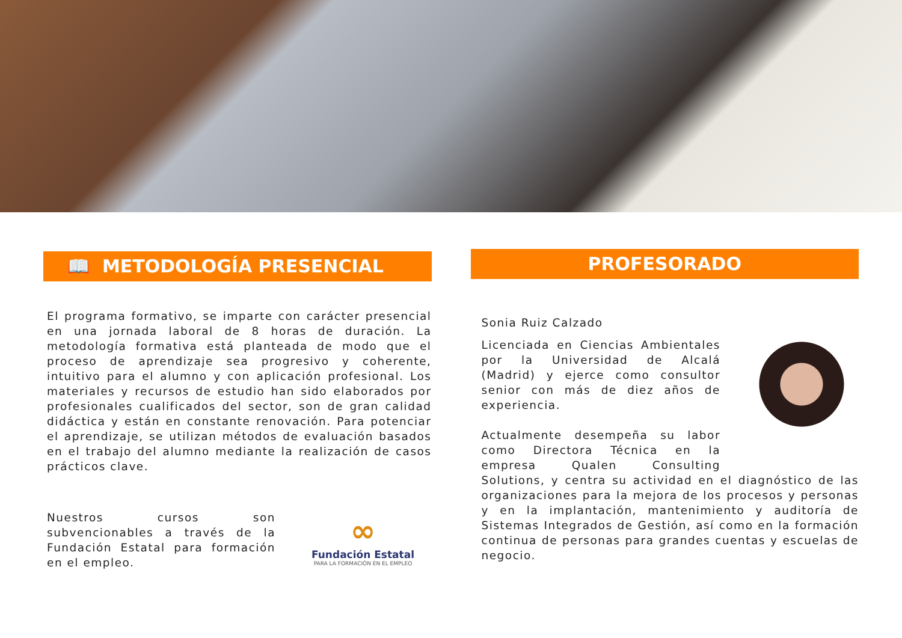📖 METODOLOGÍA PRESENCIAL
El programa formativo, se imparte con carácter presencial en una jornada laboral de 8 horas de duración. La metodología formativa está planteada de modo que el proceso de aprendizaje sea progresivo y coherente, intuitivo para el alumno y con aplicación profesional. Los materiales y recursos de estudio han sido elaborados por profesionales cualificados del sector, son de gran calidad didáctica y están en constante renovación. Para potenciar el aprendizaje, se utilizan métodos de evaluación basados en el trabajo del alumno mediante la realización de casos prácticos clave.
Nuestros cursos son subvencionables a través de la Fundación Estatal para formación en el empleo.
∞
Fundación Estatal
PARA LA FORMACIÓN EN EL EMPLEO
PROFESORADO
Sonia Ruiz Calzado
Licenciada en Ciencias Ambientales por la Universidad de Alcalá (Madrid) y ejerce como consultor senior con más de diez años de experiencia.
Actualmente desempeña su labor como Directora Técnica en la empresa Qualen Consulting Solutions, y centra su actividad en el diagnóstico de las organizaciones para la mejora de los procesos y personas y en la implantación, mantenimiento y auditoría de Sistemas Integrados de Gestión, así como en la formación continua de personas para grandes cuentas y escuelas de negocio.